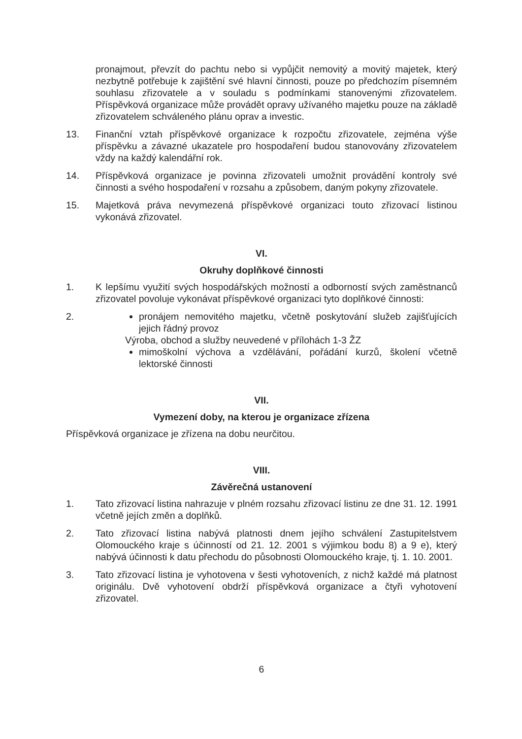pronajmout, převzít do pachtu nebo si vypůjčit nemovitý a movitý majetek, který nezbytně potřebuje k zajištění své hlavní činnosti, pouze po předchozím písemném souhlasu zřizovatele a v souladu s podmínkami stanovenými zřizovatelem. Příspěvková organizace může provádět opravy užívaného majetku pouze na základě zřizovatelem schváleného plánu oprav a investic.
13. Finanční vztah příspěvkové organizace k rozpočtu zřizovatele, zejména výše příspěvku a závazné ukazatele pro hospodaření budou stanovovány zřizovatelem vždy na každý kalendářní rok.
14. Příspěvková organizace je povinna zřizovateli umožnit provádění kontroly své činnosti a svého hospodaření v rozsahu a způsobem, daným pokyny zřizovatele.
15. Majetková práva nevymezená příspěvkové organizaci touto zřizovací listinou vykonává zřizovatel.
VI.
Okruhy doplňkové činnosti
1. K lepšímu využití svých hospodářských možností a odborností svých zaměstnanců zřizovatel povoluje vykonávat příspěvkové organizaci tyto doplňkové činnosti:
2. pronájem nemovitého majetku, včetně poskytování služeb zajišťujících jejich řádný provoz
Výroba, obchod a služby neuvedené v přílohách 1-3 ŽZ
mimoškolní výchova a vzdělávání, pořádání kurzů, školení včetně lektorské činnosti
VII.
Vymezení doby, na kterou je organizace zřízena
Příspěvková organizace je zřízena na dobu neurčitou.
VIII.
Závěrečná ustanovení
1. Tato zřizovací listina nahrazuje v plném rozsahu zřizovací listinu ze dne 31. 12. 1991 včetně jejích změn a doplňků.
2. Tato zřizovací listina nabývá platnosti dnem jejího schválení Zastupitelstvem Olomouckého kraje s účinností od 21. 12. 2001 s výjimkou bodu 8) a 9 e), který nabývá účinnosti k datu přechodu do působnosti Olomouckého kraje, tj. 1. 10. 2001.
3. Tato zřizovací listina je vyhotovena v šesti vyhotoveních, z nichž každé má platnost originálu. Dvě vyhotovení obdrží příspěvková organizace a čtyři vyhotovení zřizovatel.
6